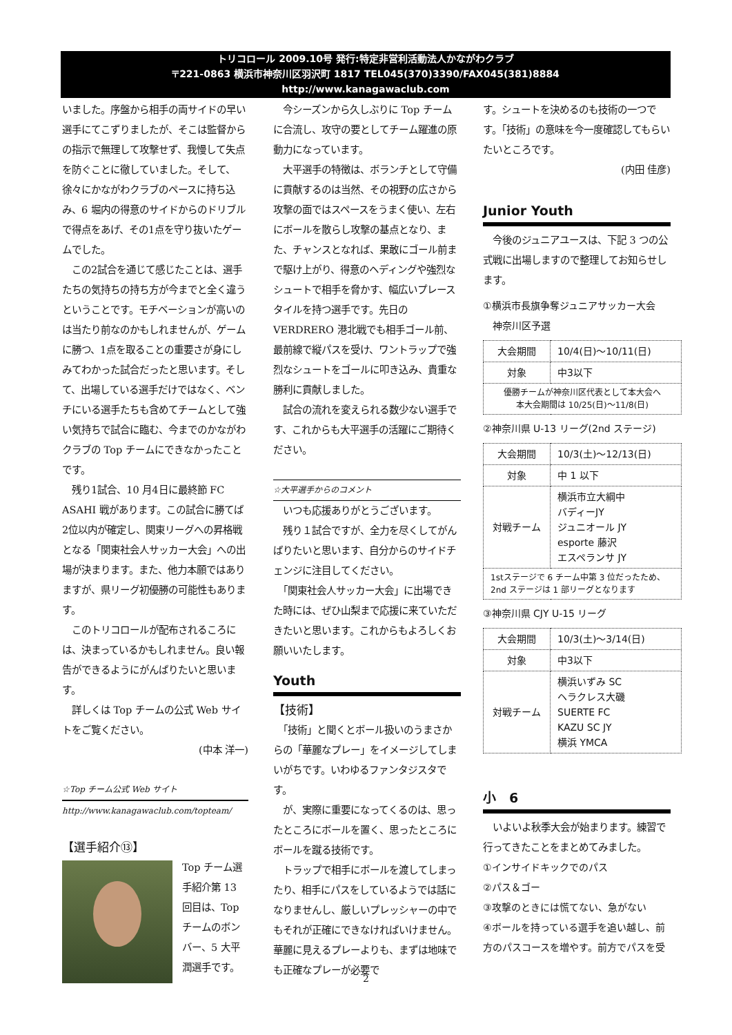トリコロール 2009.10号 発行:特定非営利活動法人かながわクラブ
〒221-0863 横浜市神奈川区羽沢町 1817 TEL045(370)3390/FAX045(381)8884
http://www.kanagawaclub.com
いました。序盤から相手の両サイドの早い選手にてこずりましたが、そこは監督からの指示で無理して攻撃せず、我慢して失点を防ぐことに徹していました。そして、徐々にかながわクラブのペースに持ち込み、6 堀内の得意のサイドからのドリブルで得点をあげ、その1点を守り抜いたゲームでした。
　この2試合を通じて感じたことは、選手たちの気持ちの持ち方が今までと全く違うということです。モチベーションが高いのは当たり前なのかもしれませんが、ゲームに勝つ、1点を取ることの重要さが身にしみてわかった試合だったと思います。そして、出場している選手だけではなく、ベンチにいる選手たちも含めてチームとして強い気持ちで試合に臨む、今までのかながわクラブの Top チームにできなかったことです。
　残り1試合、10 月4日に最終節 FC ASAHI 戦があります。この試合に勝てば2位以内が確定し、関東リーグへの昇格戦となる「関東社会人サッカー大会」への出場が決まります。また、他力本願ではありますが、県リーグ初優勝の可能性もあります。
　このトリコロールが配布されるころには、決まっているかもしれません。良い報告ができるようにがんばりたいと思います。
　詳しくは Top チームの公式 Web サイトをご覧ください。
(中本 洋一)
☆Top チーム公式 Web サイト
http://www.kanagawaclub.com/topteam/
【選手紹介⑬】
Top チーム選手紹介第 13 回目は、Top チームのボンバー、5 大平潤選手です。
　今シーズンから久しぶりに Top チームに合流し、攻守の要としてチーム躍進の原動力になっています。
　大平選手の特徴は、ボランチとして守備に貢献するのは当然、その視野の広さから攻撃の面ではスペースをうまく使い、左右にボールを散らし攻撃の基点となり、また、チャンスとなれば、果敢にゴール前まで駆け上がり、得意のヘディングや強烈なシュートで相手を脅かす、幅広いプレースタイルを持つ選手です。先日の VERDRERO 港北戦でも相手ゴール前、最前線で縦パスを受け、ワントラップで強烈なシュートをゴールに叩き込み、貴重な勝利に貢献しました。
　試合の流れを変えられる数少ない選手です、これからも大平選手の活躍にご期待ください。
☆大平選手からのコメント
　いつも応援ありがとうございます。
　残り１試合ですが、全力を尽くしてがんばりたいと思います、自分からのサイドチェンジに注目してください。
　「関東社会人サッカー大会」に出場できた時には、ぜひ山梨まで応援に来ていただきたいと思います。これからもよろしくお願いいたします。
Youth
【技術】
　「技術」と聞くとボール扱いのうまさからの「華麗なプレー」をイメージしてしまいがちです。いわゆるファンタジスタです。
　が、実際に重要になってくるのは、思ったところにボールを置く、思ったところにボールを蹴る技術です。
　トラップで相手にボールを渡してしまったり、相手にパスをしているようでは話になりませんし、厳しいプレッシャーの中でもそれが正確にできなければいけません。華麗に見えるプレーよりも、まずは地味でも正確なプレーが必要で
す。シュートを決めるのも技術の一つです。「技術」の意味を今一度確認してもらいたいところです。
(内田 佳彦)
Junior Youth
　今後のジュニアユースは、下記 3 つの公式戦に出場しますので整理してお知らせします。
①横浜市長旗争奪ジュニアサッカー大会
　神奈川区予選
| 大会期間 | 10/4(日)～10/11(日) |
| 対象 | 中3以下 |
| 優勝チームが神奈川区代表として本大会へ 本大会期間は 10/25(日)～11/8(日) | |
②神奈川県 U-13 リーグ(2nd ステージ)
| 大会期間 | 10/3(土)～12/13(日) |
| 対象 | 中 1 以下 |
| 対戦チーム | 横浜市立大綱中 バディーJY ジュニオール JY esporte 藤沢 エスペランサ JY |
| 1stステージで 6 チーム中第 3 位だったため、2nd ステージは 1 部リーグとなります | |
③神奈川県 CJY U-15 リーグ
| 大会期間 | 10/3(土)～3/14(日) |
| 対象 | 中3以下 |
| 対戦チーム | 横浜いずみ SC ヘラクレス大磯 SUERTE FC KAZU SC JY 横浜 YMCA |
小　6
　いよいよ秋季大会が始まります。練習で行ってきたことをまとめてみました。
①インサイドキックでのパス
②パス＆ゴー
③攻撃のときには慌てない、急がない
④ボールを持っている選手を追い越し、前方のパスコースを増やす。前方でパスを受
2